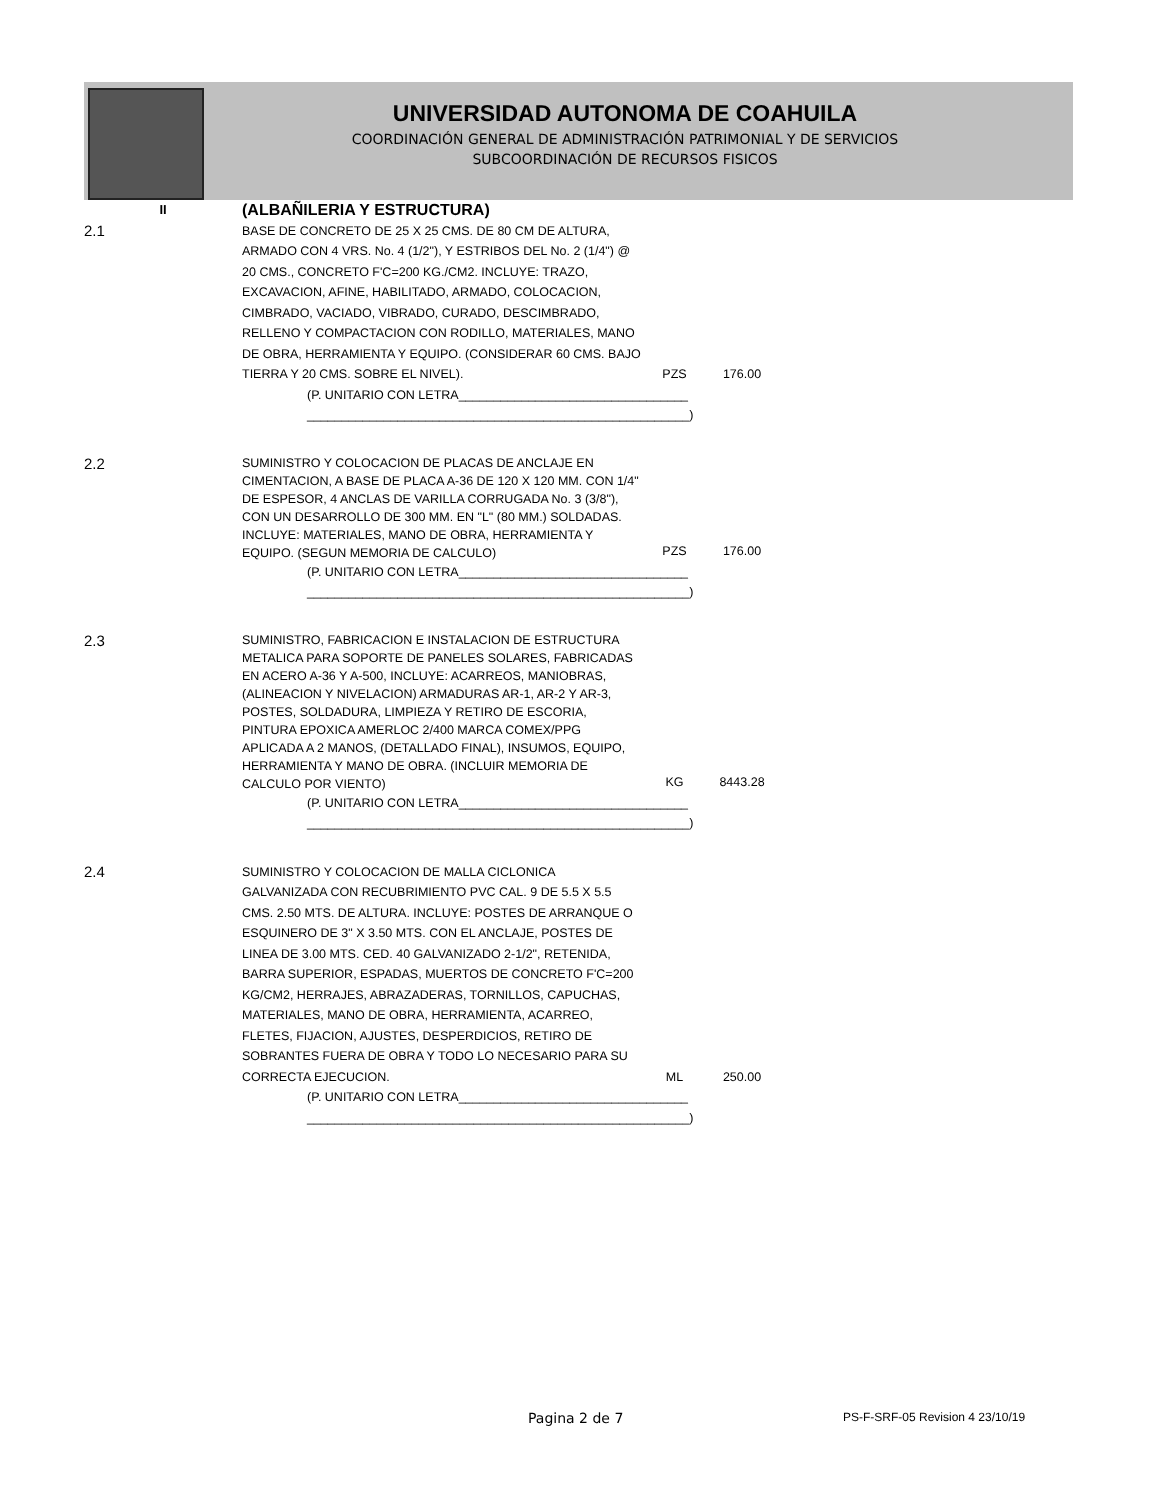UNIVERSIDAD AUTONOMA DE COAHUILA
COORDINACIÓN GENERAL DE ADMINISTRACIÓN PATRIMONIAL Y DE SERVICIOS
SUBCOORDINACIÓN DE RECURSOS FISICOS
| II | (ALBAÑILERIA Y ESTRUCTURA) | | |
| 2.1 | BASE DE CONCRETO DE 25 X 25 CMS. DE 80 CM DE ALTURA, ARMADO CON 4 VRS. No. 4 (1/2"), Y ESTRIBOS DEL No. 2 (1/4") @ 20 CMS., CONCRETO F'C=200 KG./CM2. INCLUYE: TRAZO, EXCAVACION, AFINE, HABILITADO, ARMADO, COLOCACION, CIMBRADO, VACIADO, VIBRADO, CURADO, DESCIMBRADO, RELLENO Y COMPACTACION CON RODILLO, MATERIALES, MANO DE OBRA, HERRAMIENTA Y EQUIPO. (CONSIDERAR 60 CMS. BAJO TIERRA Y 20 CMS. SOBRE EL NIVEL). | PZS | 176.00 |
| | (P. UNITARIO CON LETRA_________________________________ _______________________________________________________) | | |
| 2.2 | SUMINISTRO Y COLOCACION DE PLACAS DE ANCLAJE EN CIMENTACION, A BASE DE PLACA A-36 DE 120 X 120 MM. CON 1/4" DE ESPESOR, 4 ANCLAS DE VARILLA CORRUGADA No. 3 (3/8"), CON UN DESARROLLO DE 300 MM. EN "L" (80 MM.) SOLDADAS. INCLUYE: MATERIALES, MANO DE OBRA, HERRAMIENTA Y EQUIPO. (SEGUN MEMORIA DE CALCULO) | PZS | 176.00 |
| | (P. UNITARIO CON LETRA_________________________________ _______________________________________________________) | | |
| 2.3 | SUMINISTRO, FABRICACION E INSTALACION DE ESTRUCTURA METALICA PARA SOPORTE DE PANELES SOLARES, FABRICADAS EN ACERO A-36 Y A-500, INCLUYE: ACARREOS, MANIOBRAS, (ALINEACION Y NIVELACION) ARMADURAS AR-1, AR-2 Y AR-3, POSTES, SOLDADURA, LIMPIEZA Y RETIRO DE ESCORIA, PINTURA EPOXICA AMERLOC 2/400 MARCA COMEX/PPG APLICADA A 2 MANOS, (DETALLADO FINAL), INSUMOS, EQUIPO, HERRAMIENTA Y MANO DE OBRA. (INCLUIR MEMORIA DE CALCULO POR VIENTO) | KG | 8443.28 |
| | (P. UNITARIO CON LETRA_________________________________ _______________________________________________________) | | |
| 2.4 | SUMINISTRO Y COLOCACION DE MALLA CICLONICA GALVANIZADA CON RECUBRIMIENTO PVC CAL. 9 DE 5.5 X 5.5 CMS. 2.50 MTS. DE ALTURA. INCLUYE: POSTES DE ARRANQUE O ESQUINERO DE 3" X 3.50 MTS. CON EL ANCLAJE, POSTES DE LINEA DE 3.00 MTS. CED. 40 GALVANIZADO 2-1/2", RETENIDA, BARRA SUPERIOR, ESPADAS, MUERTOS DE CONCRETO F'C=200 KG/CM2, HERRAJES, ABRAZADERAS, TORNILLOS, CAPUCHAS, MATERIALES, MANO DE OBRA, HERRAMIENTA, ACARREO, FLETES, FIJACION, AJUSTES, DESPERDICIOS, RETIRO DE SOBRANTES FUERA DE OBRA Y TODO LO NECESARIO PARA SU CORRECTA EJECUCION. | ML | 250.00 |
| | (P. UNITARIO CON LETRA_________________________________ _______________________________________________________) | | |
Pagina 2 de 7
PS-F-SRF-05 Revision 4 23/10/19